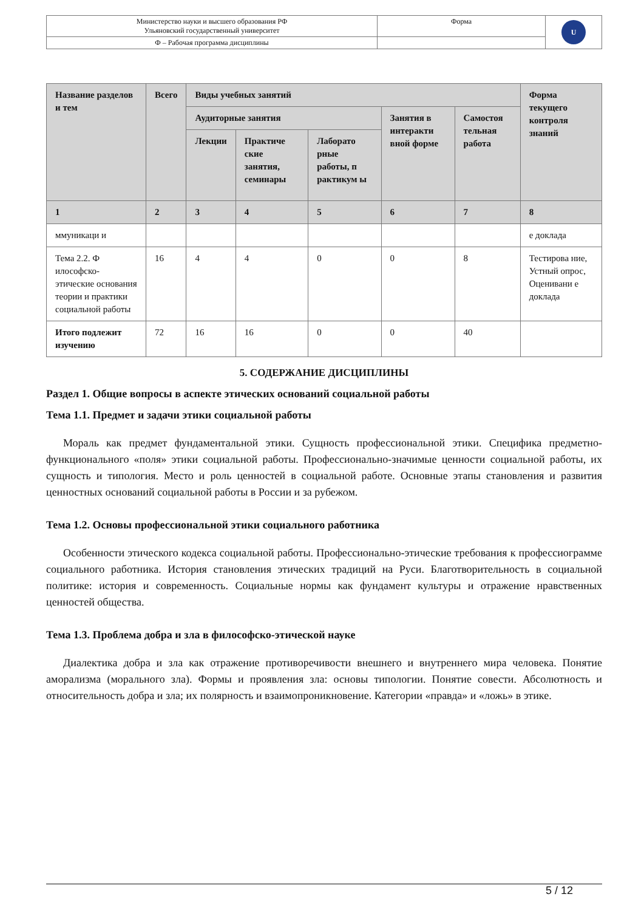| Министерство науки и высшего образования РФ Ульяновский государственный университет | Форма | U |
| Ф – Рабочая программа дисциплины | | |
| Название разделов и тем | Всего | Виды учебных занятий | | | | | Форма текущего контроля знаний |
| --- | --- | --- | --- | --- | --- | --- | --- |
| | | Аудиторные занятия | | | Занятия в интеракти вной форме | Самостоя тельная работа | |
| | | Лекции | Практиче ские занятия, семинары | Лаборато рные работы, п рактикум ы | | | |
| 1 | 2 | 3 | 4 | 5 | 6 | 7 | 8 |
| ммуникаци и | | | | | | | е доклада |
| Тема 2.2. Ф илософско-этические основания теории и практики социальной работы | 16 | 4 | 4 | 0 | 0 | 8 | Тестирова ние, Устный опрос, Оценивани е доклада |
| Итого подлежит изучению | 72 | 16 | 16 | 0 | 0 | 40 | |
5. СОДЕРЖАНИЕ ДИСЦИПЛИНЫ
Раздел 1. Общие вопросы в аспекте этических оснований социальной работы
Тема 1.1. Предмет и задачи этики социальной работы
Мораль как предмет фундаментальной этики. Сущность профессиональной этики. Специфика предметно-функционального «поля» этики социальной работы. Профессионально-значимые ценности социальной работы, их сущность и типология. Место и роль ценностей в социальной работе. Основные этапы становления и развития ценностных оснований социальной работы в России и за рубежом.
Тема 1.2. Основы профессиональной этики социального работника
Особенности этического кодекса социальной работы. Профессионально-этические требования к профессиограмме социального работника. История становления этических традиций на Руси. Благотворительность в социальной политике: история и современность. Социальные нормы как фундамент культуры и отражение нравственных ценностей общества.
Тема 1.3. Проблема добра и зла в философско-этической науке
Диалектика добра и зла как отражение противоречивости внешнего и внутреннего мира человека. Понятие аморализма (морального зла). Формы и проявления зла: основы типологии. Понятие совести. Абсолютность и относительность добра и зла; их полярность и взаимопроникновение. Категории «правда» и «ложь» в этике.
5 / 12